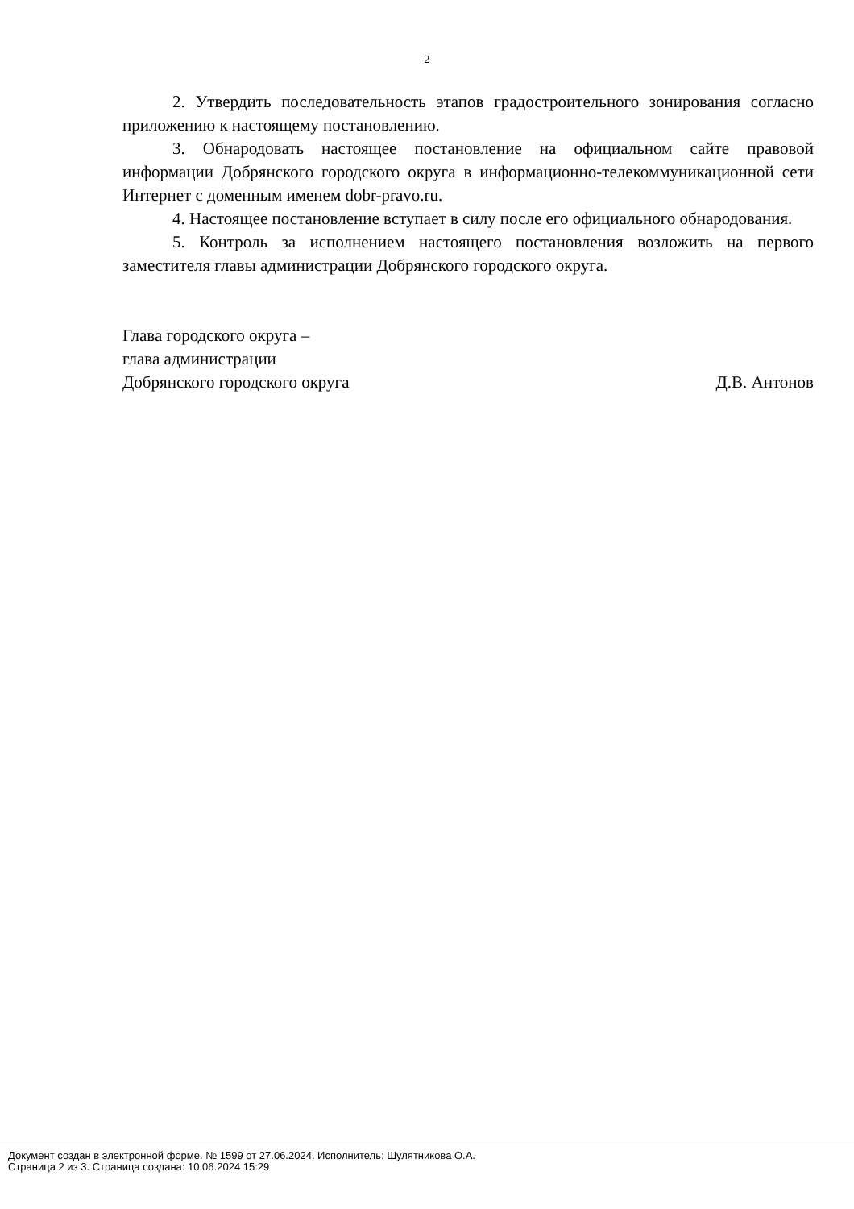2
2. Утвердить последовательность этапов градостроительного зонирования согласно приложению к настоящему постановлению.
3. Обнародовать настоящее постановление на официальном сайте правовой информации Добрянского городского округа в информационно-телекоммуникационной сети Интернет с доменным именем dobr-pravo.ru.
4. Настоящее постановление вступает в силу после его официального обнародования.
5. Контроль за исполнением настоящего постановления возложить на первого заместителя главы администрации Добрянского городского округа.
Глава городского округа –
глава администрации
Добрянского городского округа Д.В. Антонов
Документ создан в электронной форме. № 1599 от 27.06.2024. Исполнитель: Шулятникова О.А.
Страница 2 из 3. Страница создана: 10.06.2024 15:29